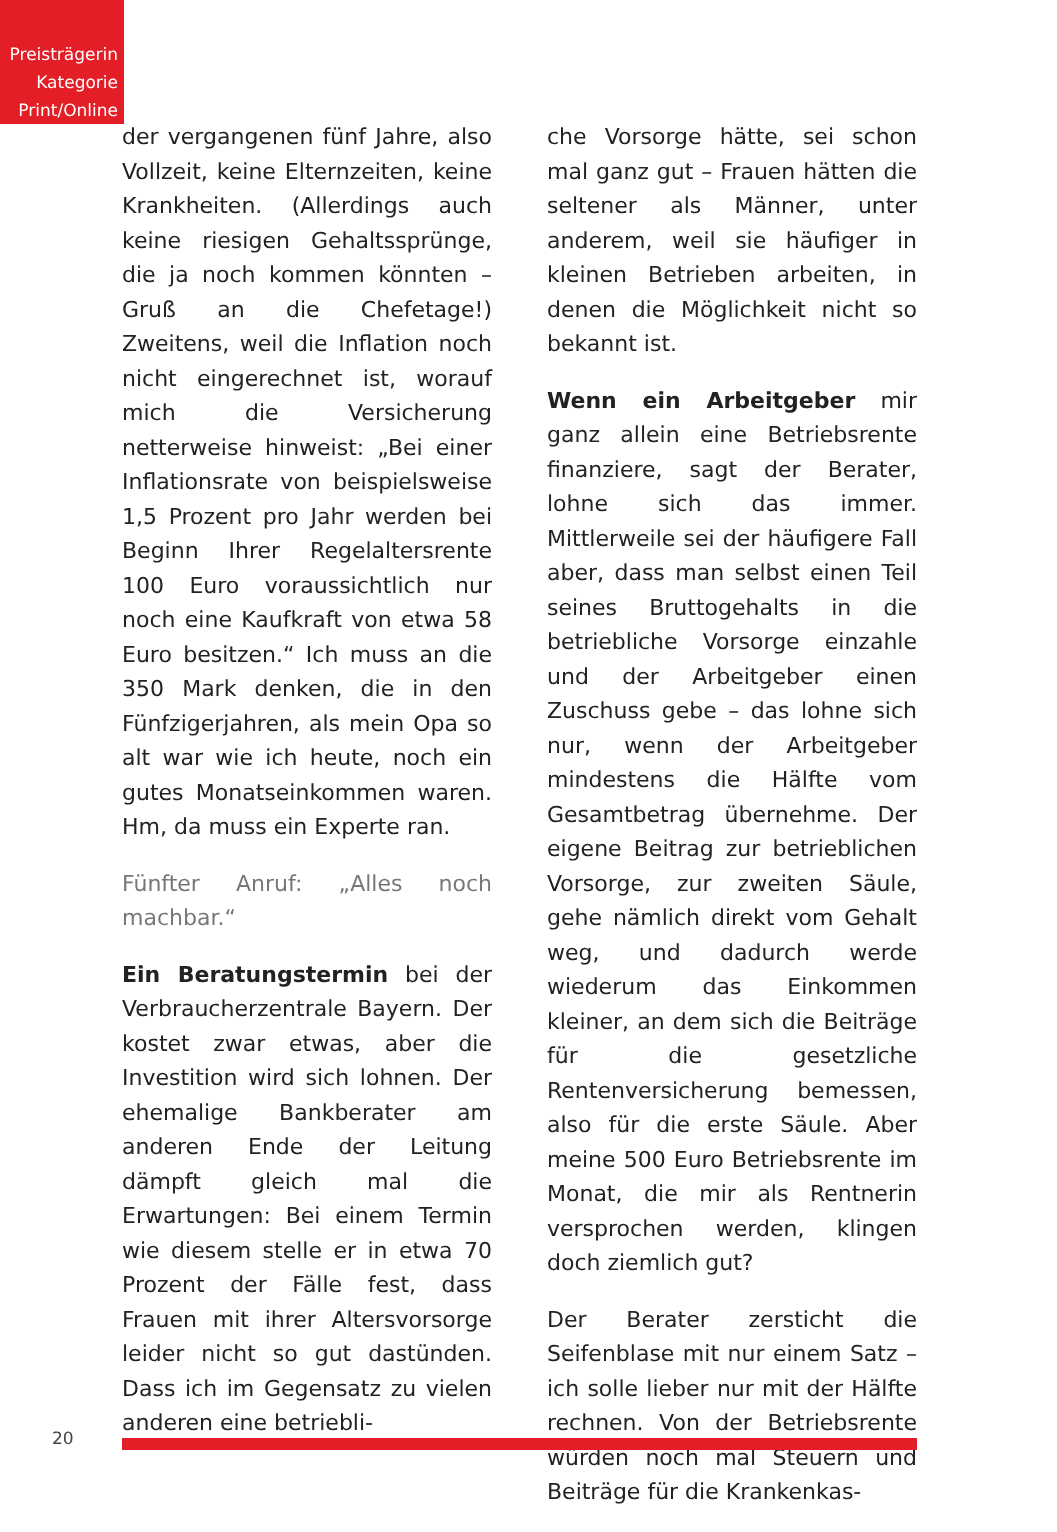Preisträgerin
Kategorie
Print/Online
der vergangenen fünf Jahre, also Vollzeit, keine Elternzeiten, keine Krankheiten. (Allerdings auch keine riesigen Gehaltssprünge, die ja noch kommen könnten – Gruß an die Chefetage!) Zweitens, weil die Inflation noch nicht eingerechnet ist, worauf mich die Versicherung netterweise hinweist: „Bei einer Inflationsrate von beispielsweise 1,5 Prozent pro Jahr werden bei Beginn Ihrer Regelaltersrente 100 Euro voraussichtlich nur noch eine Kaufkraft von etwa 58 Euro besitzen.“ Ich muss an die 350 Mark denken, die in den Fünfzigerjahren, als mein Opa so alt war wie ich heute, noch ein gutes Monatseinkommen waren. Hm, da muss ein Experte ran.
Fünfter Anruf: „Alles noch machbar.“
Ein Beratungstermin bei der Verbraucherzentrale Bayern. Der kostet zwar etwas, aber die Investition wird sich lohnen. Der ehemalige Bankberater am anderen Ende der Leitung dämpft gleich mal die Erwartungen: Bei einem Termin wie diesem stelle er in etwa 70 Prozent der Fälle fest, dass Frauen mit ihrer Altersvorsorge leider nicht so gut dastünden. Dass ich im Gegensatz zu vielen anderen eine betriebli-
che Vorsorge hätte, sei schon mal ganz gut – Frauen hätten die seltener als Männer, unter anderem, weil sie häufiger in kleinen Betrieben arbeiten, in denen die Möglichkeit nicht so bekannt ist.
Wenn ein Arbeitgeber mir ganz allein eine Betriebsrente finanziere, sagt der Berater, lohne sich das immer. Mittlerweile sei der häufigere Fall aber, dass man selbst einen Teil seines Bruttogehalts in die betriebliche Vorsorge einzahle und der Arbeitgeber einen Zuschuss gebe – das lohne sich nur, wenn der Arbeitgeber mindestens die Hälfte vom Gesamtbetrag übernehme. Der eigene Beitrag zur betrieblichen Vorsorge, zur zweiten Säule, gehe nämlich direkt vom Gehalt weg, und dadurch werde wiederum das Einkommen kleiner, an dem sich die Beiträge für die gesetzliche Rentenversicherung bemessen, also für die erste Säule. Aber meine 500 Euro Betriebsrente im Monat, die mir als Rentnerin versprochen werden, klingen doch ziemlich gut?
Der Berater zersticht die Seifenblase mit nur einem Satz – ich solle lieber nur mit der Hälfte rechnen. Von der Betriebsrente würden noch mal Steuern und Beiträge für die Krankenkas-
20